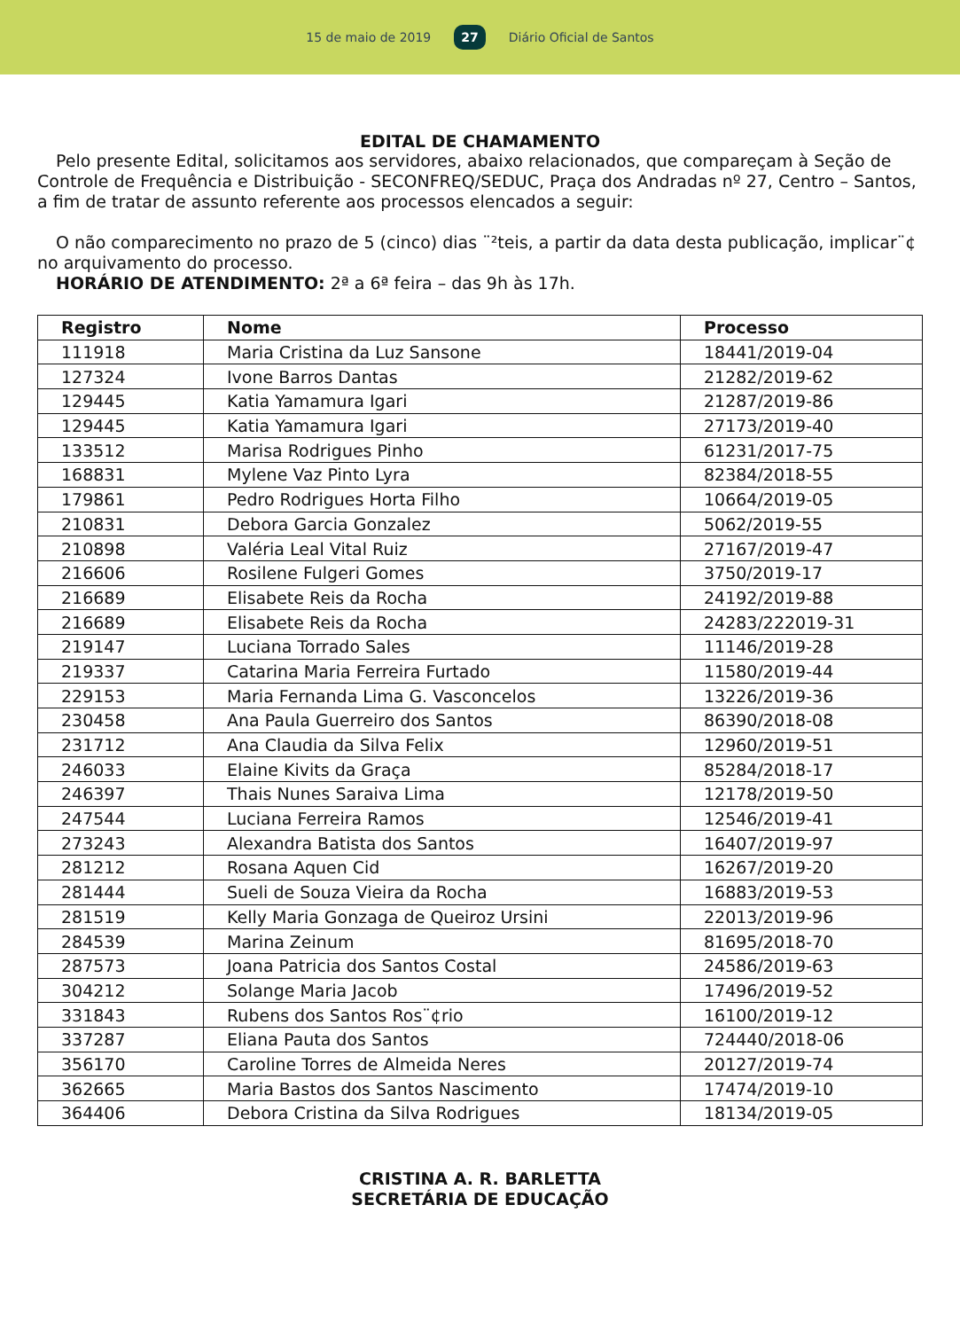15 de maio de 2019 27 Diário Oficial de Santos
EDITAL DE CHAMAMENTO
Pelo presente Edital, solicitamos aos servidores, abaixo relacionados, que compareçam à Seção de Controle de Frequência e Distribuição - SECONFREQ/SEDUC, Praça dos Andradas nº 27, Centro – Santos, a fim de tratar de assunto referente aos processos elencados a seguir:
O não comparecimento no prazo de 5 (cinco) dias ¨²teis, a partir da data desta publicação, implicar¨¢ no arquivamento do processo.
HORÁRIO DE ATENDIMENTO: 2ª a 6ª feira – das 9h às 17h.
| Registro | Nome | Processo |
| --- | --- | --- |
| 111918 | Maria Cristina da Luz Sansone | 18441/2019-04 |
| 127324 | Ivone Barros Dantas | 21282/2019-62 |
| 129445 | Katia Yamamura Igari | 21287/2019-86 |
| 129445 | Katia Yamamura Igari | 27173/2019-40 |
| 133512 | Marisa Rodrigues Pinho | 61231/2017-75 |
| 168831 | Mylene Vaz Pinto Lyra | 82384/2018-55 |
| 179861 | Pedro Rodrigues Horta Filho | 10664/2019-05 |
| 210831 | Debora Garcia Gonzalez | 5062/2019-55 |
| 210898 | Valéria Leal Vital Ruiz | 27167/2019-47 |
| 216606 | Rosilene Fulgeri Gomes | 3750/2019-17 |
| 216689 | Elisabete Reis da Rocha | 24192/2019-88 |
| 216689 | Elisabete Reis da Rocha | 24283/222019-31 |
| 219147 | Luciana Torrado Sales | 11146/2019-28 |
| 219337 | Catarina Maria Ferreira Furtado | 11580/2019-44 |
| 229153 | Maria Fernanda Lima G. Vasconcelos | 13226/2019-36 |
| 230458 | Ana Paula Guerreiro dos Santos | 86390/2018-08 |
| 231712 | Ana Claudia da Silva Felix | 12960/2019-51 |
| 246033 | Elaine Kivits da Graça | 85284/2018-17 |
| 246397 | Thais Nunes Saraiva Lima | 12178/2019-50 |
| 247544 | Luciana Ferreira Ramos | 12546/2019-41 |
| 273243 | Alexandra Batista dos Santos | 16407/2019-97 |
| 281212 | Rosana Aquen Cid | 16267/2019-20 |
| 281444 | Sueli de Souza Vieira da Rocha | 16883/2019-53 |
| 281519 | Kelly Maria Gonzaga de Queiroz Ursini | 22013/2019-96 |
| 284539 | Marina Zeinum | 81695/2018-70 |
| 287573 | Joana Patricia dos Santos Costal | 24586/2019-63 |
| 304212 | Solange Maria Jacob | 17496/2019-52 |
| 331843 | Rubens dos Santos Ros¨¢rio | 16100/2019-12 |
| 337287 | Eliana Pauta dos Santos | 724440/2018-06 |
| 356170 | Caroline Torres de Almeida Neres | 20127/2019-74 |
| 362665 | Maria Bastos dos Santos Nascimento | 17474/2019-10 |
| 364406 | Debora Cristina da Silva Rodrigues | 18134/2019-05 |
CRISTINA A. R. BARLETTA
SECRETÁRIA DE EDUCAÇÃO